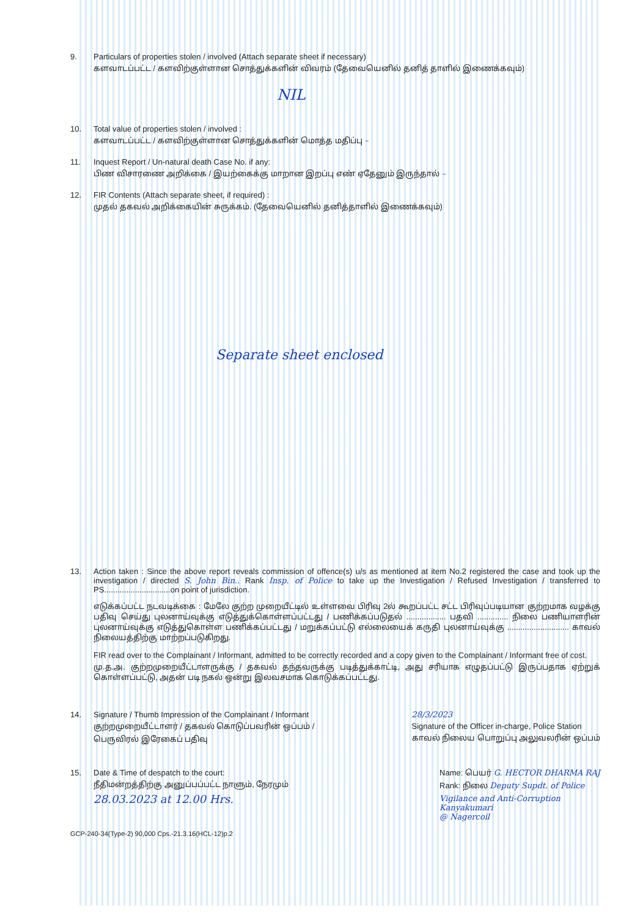9. Particulars of properties stolen / involved (Attach separate sheet if necessary)
களவாடப்பட்ட / களவிற்குள்ளான சொத்துக்களின் விவரம் (தேவையெனில் தனித் தாளில் இணைக்கவும்)
NIL
10. Total value of properties stolen / involved :
களவாடப்பட்ட / களவிற்குள்ளான சொத்துக்களின் மொத்த மதிப்பு –
11. Inquest Report / Un-natural death Case No. if any:
பிண விசாரணை அறிக்கை / இயற்கைக்கு மாறான இறப்பு எண் ஏதேனும் இருந்தால் –
12. FIR Contents (Attach separate sheet, if required) :
முதல் தகவல் அறிக்கையின் சுருக்கம். (தேவையெனில் தனித்தாளில் இணைக்கவும்)
Separate sheet enclosed
13. Action taken : Since the above report reveals commission of offence(s) u/s as mentioned at item No.2 registered the case and took up the investigation / directed S. John Bin.. Rank Insp. of Police to take up the Investigation / Refused Investigation / transferred to PS..............................on point of jurisdiction.
எடுக்கப்பட்ட நடவடிக்கை : மேலே குற்ற முறையீட்டில் உள்ளவை பிரிவு 2ல் கூறப்பட்ட சட்ட பிரிவுப்படியான குற்றமாக வழக்கு பதிவு செய்து புலனாய்வுக்கு எடுத்துக்கொள்ளப்பட்டது / பணிக்கப்படுதல் .................. பதவி .............. நிலை பணியாளரின் புலனாய்வுக்கு எடுத்துகொள்ள பணிக்கப்பட்டது / மறுக்கப்பட்டு எல்லையைக் கருதி புலனாய்வுக்கு ............................ காவல் நிலையத்திற்கு மாற்றப்படுகிறது.
FIR read over to the Complainant / Informant, admitted to be correctly recorded and a copy given to the Complainant / Informant free of cost.
மு.த.அ. குற்றமுறையீட்டாளருக்கு / தகவல் தந்தவருக்கு படித்துக்காட்டி, அது சரியாக எழுதப்பட்டு இருப்பதாக ஏற்றுக் கொள்ளப்பட்டு, அதன் படி நகல் ஒன்று இலவசமாக கொடுக்கப்பட்டது.
14. Signature / Thumb Impression of the Complainant / Informant
குற்றமுறையீட்டாளர் / தகவல் கொடுப்பவரின் ஒப்பம் /
பெருவிரல் இரேகைப் பதிவு
28/3/2023
Signature of the Officer in-charge, Police Station
காவல் நிலைய பொறுப்பு அலுவலரின் ஒப்பம்
15. Date & Time of despatch to the court:
நீதிமன்றத்திற்கு அனுப்பப்பட்ட நாளும், நேரமும்
28.03.2023 at 12.00 Hrs.
Name: பெயர் G. HECTOR DHARMA RAJ
Rank: நிலை Deputy Supdt. of Police
Vigilance and Anti-Corruption
Kanyakumari
@ Nagercoil
GCP-240-34(Type-2) 90,000 Cps.-21.3.16(HCL-12)p.2